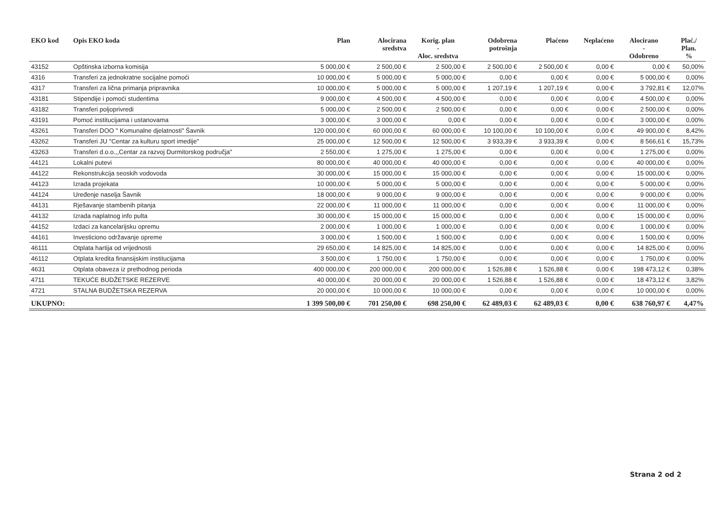| EKO kod | Opis EKO koda | Plan | Alocirana sredstva | Korig. plan - Aloc. sredstva | Odobrena potrošnja | Plaćeno | Neplaćeno | Alocirano - Odobreno | Plać./ Plan. % |
| --- | --- | --- | --- | --- | --- | --- | --- | --- | --- |
| 43152 | Opštinska izborna komisija | 5 000,00 € | 2 500,00 € | 2 500,00 € | 2 500,00 € | 2 500,00 € | 0,00 € | 0,00 € | 50,00% |
| 4316 | Transferi za jednokratne socijalne pomoći | 10 000,00 € | 5 000,00 € | 5 000,00 € | 0,00 € | 0,00 € | 0,00 € | 5 000,00 € | 0,00% |
| 4317 | Transferi za lična primanja pripravnika | 10 000,00 € | 5 000,00 € | 5 000,00 € | 1 207,19 € | 1 207,19 € | 0,00 € | 3 792,81 € | 12,07% |
| 43181 | Stipendije i pomoći studentima | 9 000,00 € | 4 500,00 € | 4 500,00 € | 0,00 € | 0,00 € | 0,00 € | 4 500,00 € | 0,00% |
| 43182 | Transferi poljoprivredi | 5 000,00 € | 2 500,00 € | 2 500,00 € | 0,00 € | 0,00 € | 0,00 € | 2 500,00 € | 0,00% |
| 43191 | Pomoć institucijama i ustanovama | 3 000,00 € | 3 000,00 € | 0,00 € | 0,00 € | 0,00 € | 0,00 € | 3 000,00 € | 0,00% |
| 43261 | Transferi DOO " Komunalne djelatnosti" Šavnik | 120 000,00 € | 60 000,00 € | 60 000,00 € | 10 100,00 € | 10 100,00 € | 0,00 € | 49 900,00 € | 8,42% |
| 43262 | Transferi JU "Centar za kulturu sport imedije" | 25 000,00 € | 12 500,00 € | 12 500,00 € | 3 933,39 € | 3 933,39 € | 0,00 € | 8 566,61 € | 15,73% |
| 43263 | Transferi d.o.o.,,Centar za razvoj Durmitorskog područja" | 2 550,00 € | 1 275,00 € | 1 275,00 € | 0,00 € | 0,00 € | 0,00 € | 1 275,00 € | 0,00% |
| 44121 | Lokalni putevi | 80 000,00 € | 40 000,00 € | 40 000,00 € | 0,00 € | 0,00 € | 0,00 € | 40 000,00 € | 0,00% |
| 44122 | Rekonstrukcija seoskih vodovoda | 30 000,00 € | 15 000,00 € | 15 000,00 € | 0,00 € | 0,00 € | 0,00 € | 15 000,00 € | 0,00% |
| 44123 | Izrada projekata | 10 000,00 € | 5 000,00 € | 5 000,00 € | 0,00 € | 0,00 € | 0,00 € | 5 000,00 € | 0,00% |
| 44124 | Uređenje naselja Šavnik | 18 000,00 € | 9 000,00 € | 9 000,00 € | 0,00 € | 0,00 € | 0,00 € | 9 000,00 € | 0,00% |
| 44131 | Rješavanje stambenih pitanja | 22 000,00 € | 11 000,00 € | 11 000,00 € | 0,00 € | 0,00 € | 0,00 € | 11 000,00 € | 0,00% |
| 44132 | Izrada naplatnog info pulta | 30 000,00 € | 15 000,00 € | 15 000,00 € | 0,00 € | 0,00 € | 0,00 € | 15 000,00 € | 0,00% |
| 44152 | Izdaci za kancelarijsku opremu | 2 000,00 € | 1 000,00 € | 1 000,00 € | 0,00 € | 0,00 € | 0,00 € | 1 000,00 € | 0,00% |
| 44161 | Investiciono održavanje opreme | 3 000,00 € | 1 500,00 € | 1 500,00 € | 0,00 € | 0,00 € | 0,00 € | 1 500,00 € | 0,00% |
| 46111 | Otplata hartija od vrijednosti | 29 650,00 € | 14 825,00 € | 14 825,00 € | 0,00 € | 0,00 € | 0,00 € | 14 825,00 € | 0,00% |
| 46112 | Otplata kredita finansijskim institucijama | 3 500,00 € | 1 750,00 € | 1 750,00 € | 0,00 € | 0,00 € | 0,00 € | 1 750,00 € | 0,00% |
| 4631 | Otplata obaveza iz prethodnog perioda | 400 000,00 € | 200 000,00 € | 200 000,00 € | 1 526,88 € | 1 526,88 € | 0,00 € | 198 473,12 € | 0,38% |
| 4711 | TEKUĆE BUDŽETSKE REZERVE | 40 000,00 € | 20 000,00 € | 20 000,00 € | 1 526,88 € | 1 526,88 € | 0,00 € | 18 473,12 € | 3,82% |
| 4721 | STALNA BUDŽETSKA REZERVA | 20 000,00 € | 10 000,00 € | 10 000,00 € | 0,00 € | 0,00 € | 0,00 € | 10 000,00 € | 0,00% |
| UKUPNO: | | 1 399 500,00 € | 701 250,00 € | 698 250,00 € | 62 489,03 € | 62 489,03 € | 0,00 € | 638 760,97 € | 4,47% |
Strana 2 od 2